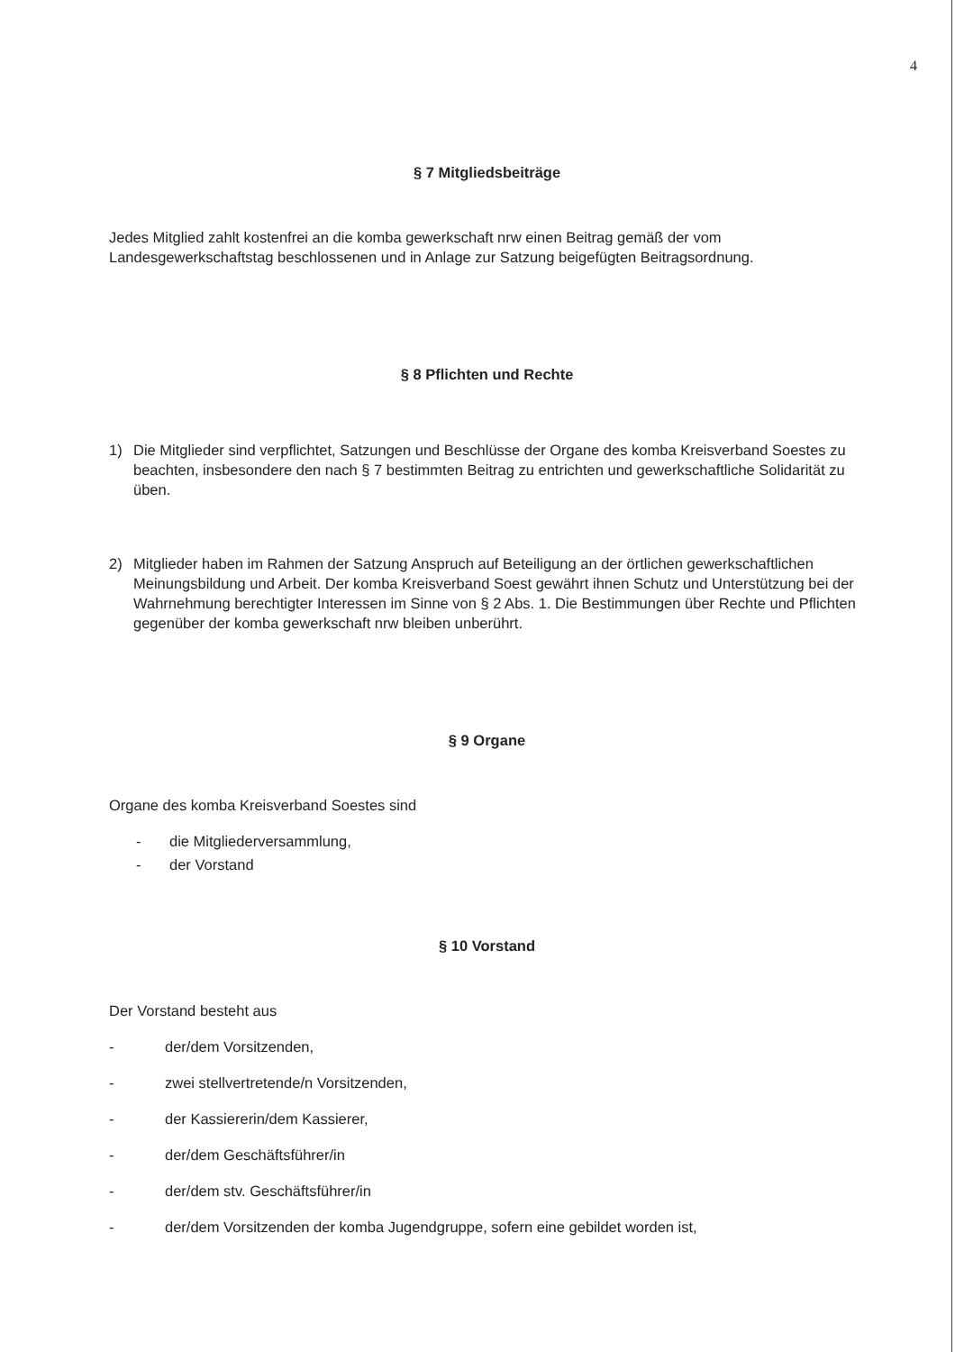4
§ 7 Mitgliedsbeiträge
Jedes Mitglied zahlt kostenfrei an die komba gewerkschaft nrw einen Beitrag gemäß der vom Landesgewerkschaftstag beschlossenen und in Anlage zur Satzung beigefügten Beitragsordnung.
§ 8 Pflichten und Rechte
1) Die Mitglieder sind verpflichtet, Satzungen und Beschlüsse der Organe des komba Kreisverband Soestes zu beachten, insbesondere den nach § 7 bestimmten Beitrag zu entrichten und gewerkschaftliche Solidarität zu üben.
2) Mitglieder haben im Rahmen der Satzung Anspruch auf Beteiligung an der örtlichen gewerkschaftlichen Meinungsbildung und Arbeit. Der komba Kreisverband Soest gewährt ihnen Schutz und Unterstützung bei der Wahrnehmung berechtigter Interessen im Sinne von § 2 Abs. 1. Die Bestimmungen über Rechte und Pflichten gegenüber der komba gewerkschaft nrw bleiben unberührt.
§ 9 Organe
Organe des komba Kreisverband Soestes sind
- die Mitgliederversammlung,
- der Vorstand
§ 10 Vorstand
Der Vorstand besteht aus
- der/dem Vorsitzenden,
- zwei stellvertretende/n Vorsitzenden,
- der Kassiererin/dem Kassierer,
- der/dem Geschäftsführer/in
- der/dem stv. Geschäftsführer/in
- der/dem Vorsitzenden der komba Jugendgruppe, sofern eine gebildet worden ist,